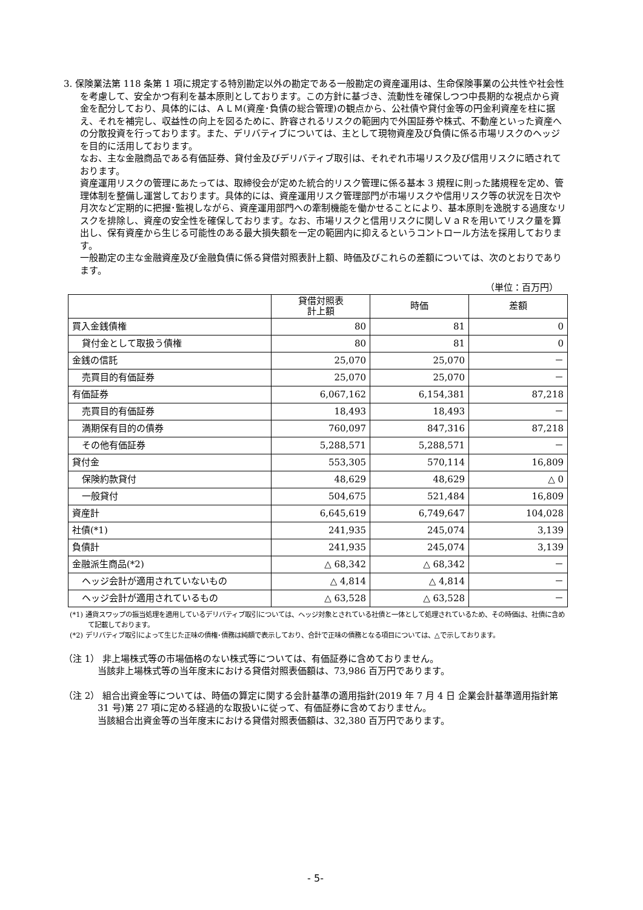3. 保険業法第 118 条第 1 項に規定する特別勘定以外の勘定である一般勘定の資産運用は、生命保険事業の公共性や社会性を考慮して、安全かつ有利を基本原則としております。この方針に基づき、流動性を確保しつつ中長期的な視点から資金を配分しており、具体的には、ＡＬＭ(資産･負債の総合管理)の観点から、公社債や貸付金等の円金利資産を柱に据え、それを補完し、収益性の向上を図るために、許容されるリスクの範囲内で外国証券や株式、不動産といった資産への分散投資を行っております。また、デリバティブについては、主として現物資産及び負債に係る市場リスクのヘッジを目的に活用しております。
なお、主な金融商品である有価証券、貸付金及びデリバティブ取引は、それぞれ市場リスク及び信用リスクに晒されております。
資産運用リスクの管理にあたっては、取締役会が定めた統合的リスク管理に係る基本 3 規程に則った諸規程を定め、管理体制を整備し運営しております。具体的には、資産運用リスク管理部門が市場リスクや信用リスク等の状況を日次や月次など定期的に把握･監視しながら、資産運用部門への牽制機能を働かせることにより、基本原則を逸脱する過度なリスクを排除し、資産の安全性を確保しております。なお、市場リスクと信用リスクに関しＶａＲを用いてリスク量を算出し、保有資産から生じる可能性のある最大損失額を一定の範囲内に抑えるというコントロール方法を採用しております。
一般勘定の主な金融資産及び金融負債に係る貸借対照表計上額、時価及びこれらの差額については、次のとおりであります。
（単位：百万円）
| | 貸借対照表 計上額 | 時価 | 差額 |
| --- | --- | --- | --- |
| 買入金銭債権 | 80 | 81 | 0 |
| 貸付金として取扱う債権 | 80 | 81 | 0 |
| 金銭の信託 | 25,070 | 25,070 | － |
| 売買目的有価証券 | 25,070 | 25,070 | － |
| 有価証券 | 6,067,162 | 6,154,381 | 87,218 |
| 売買目的有価証券 | 18,493 | 18,493 | － |
| 満期保有目的の債券 | 760,097 | 847,316 | 87,218 |
| その他有価証券 | 5,288,571 | 5,288,571 | － |
| 貸付金 | 553,305 | 570,114 | 16,809 |
| 保険約款貸付 | 48,629 | 48,629 | △ 0 |
| 一般貸付 | 504,675 | 521,484 | 16,809 |
| 資産計 | 6,645,619 | 6,749,647 | 104,028 |
| 社債(*1) | 241,935 | 245,074 | 3,139 |
| 負債計 | 241,935 | 245,074 | 3,139 |
| 金融派生商品(*2) | △ 68,342 | △ 68,342 | － |
| ヘッジ会計が適用されていないもの | △ 4,814 | △ 4,814 | － |
| ヘッジ会計が適用されているもの | △ 63,528 | △ 63,528 | － |
(*1) 通貨スワップの振当処理を適用しているデリバティブ取引については、ヘッジ対象とされている社債と一体として処理されているため、その時価は、社債に含めて記載しております。
(*2) デリバティブ取引によって生じた正味の債権･債務は純額で表示しており、合計で正味の債務となる項目については、△で示しております。
（注 1） 非上場株式等の市場価格のない株式等については、有価証券に含めておりません。
当該非上場株式等の当年度末における貸借対照表価額は、73,986 百万円であります。
（注 2） 組合出資金等については、時価の算定に関する会計基準の適用指針(2019 年 7 月 4 日 企業会計基準適用指針第 31 号)第 27 項に定める経過的な取扱いに従って、有価証券に含めておりません。
当該組合出資金等の当年度末における貸借対照表価額は、32,380 百万円であります。
- 5-